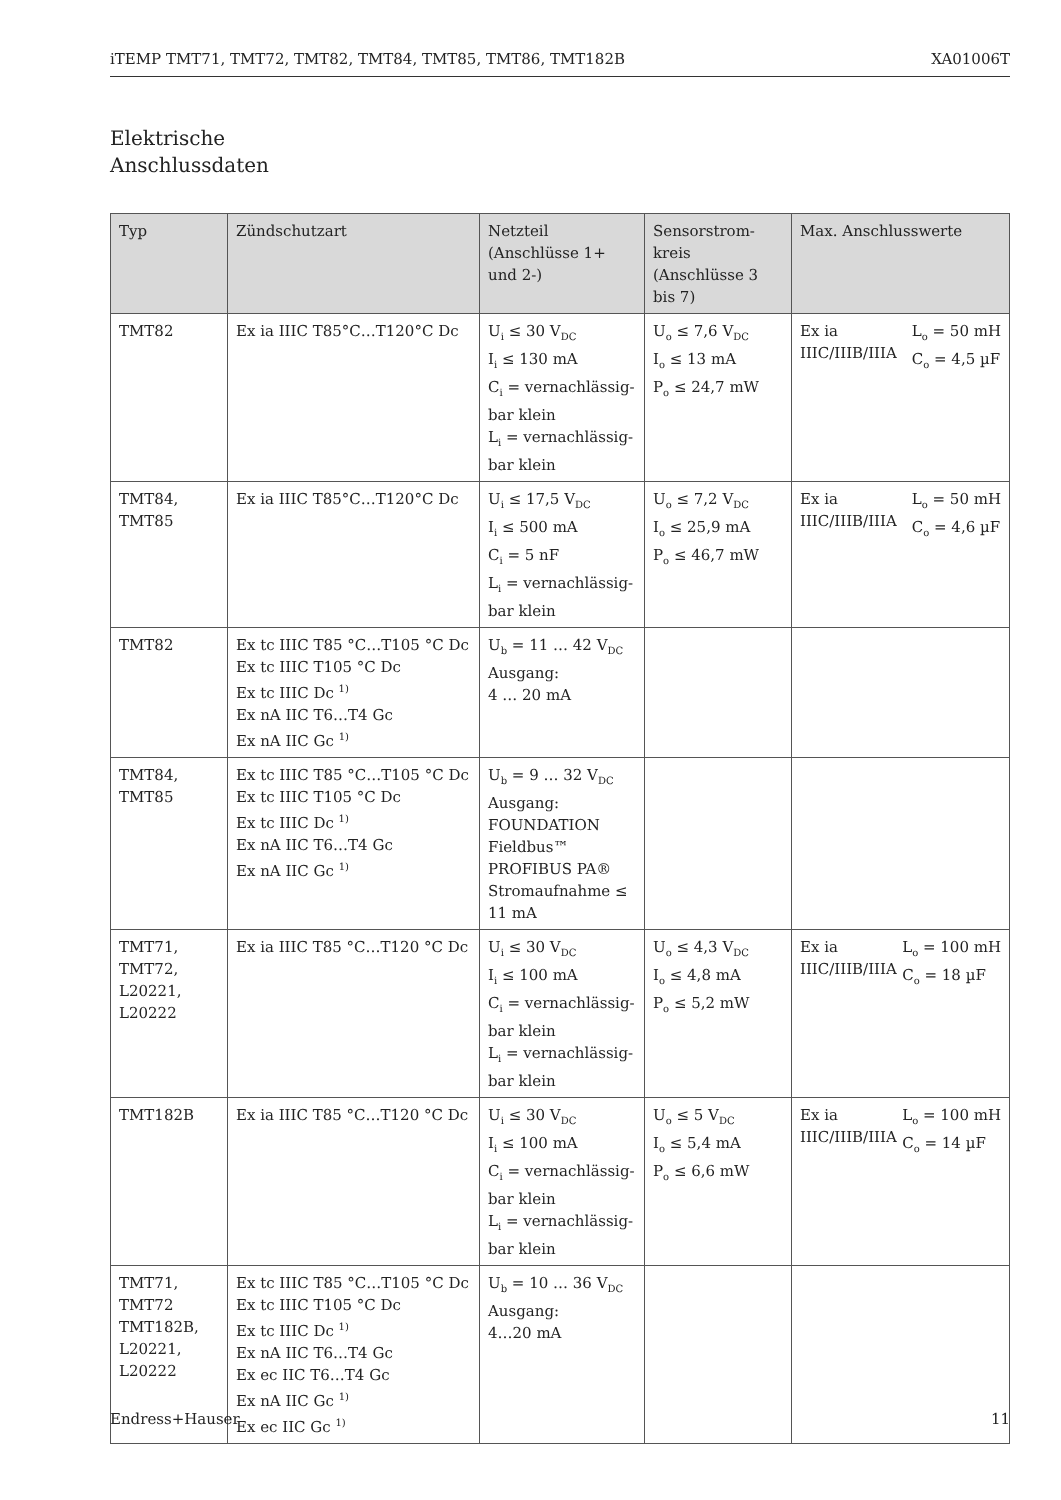iTEMP TMT71, TMT72, TMT82, TMT84, TMT85, TMT86, TMT182B XA01006T
Elektrische
Anschlussdaten
| Typ | Zündschutzart | Netzteil (Anschlüsse 1+ und 2-) | Sensorstrom-kreis (Anschlüsse 3 bis 7) | Max. Anschlusswerte |
| --- | --- | --- | --- | --- |
| TMT82 | Ex ia IIIC T85°C…T120°C Dc | U<sub>i</sub> ≤ 30 V<sub>DC</sub> I<sub>i</sub> ≤ 130 mA C<sub>i</sub> = vernachlässig-bar klein L<sub>i</sub> = vernachlässig-bar klein | U<sub>o</sub> ≤ 7,6 V<sub>DC</sub> I<sub>o</sub> ≤ 13 mA P<sub>o</sub> ≤ 24,7 mW | Ex ia IIIC/IIIB/IIIA L<sub>o</sub> = 50 mH C<sub>o</sub> = 4,5 µF |
| TMT84, TMT85 | Ex ia IIIC T85°C…T120°C Dc | U<sub>i</sub> ≤ 17,5 V<sub>DC</sub> I<sub>i</sub> ≤ 500 mA C<sub>i</sub> = 5 nF L<sub>i</sub> = vernachlässig-bar klein | U<sub>o</sub> ≤ 7,2 V<sub>DC</sub> I<sub>o</sub> ≤ 25,9 mA P<sub>o</sub> ≤ 46,7 mW | Ex ia IIIC/IIIB/IIIA L<sub>o</sub> = 50 mH C<sub>o</sub> = 4,6 µF |
| TMT82 | Ex tc IIIC T85 °C…T105 °C Dc Ex tc IIIC T105 °C Dc Ex tc IIIC Dc <sup>1)</sup> Ex nA IIC T6…T4 Gc Ex nA IIC Gc <sup>1)</sup> | U<sub>b</sub> = 11 … 42 V<sub>DC</sub> Ausgang: 4 … 20 mA | | |
| TMT84, TMT85 | Ex tc IIIC T85 °C…T105 °C Dc Ex tc IIIC T105 °C Dc Ex tc IIIC Dc <sup>1)</sup> Ex nA IIC T6…T4 Gc Ex nA IIC Gc <sup>1)</sup> | U<sub>b</sub> = 9 … 32 V<sub>DC</sub> Ausgang: FOUNDATION Fieldbus™ PROFIBUS PA® Stromaufnahme ≤ 11 mA | | |
| TMT71, TMT72, L20221, L20222 | Ex ia IIIC T85 °C…T120 °C Dc | U<sub>i</sub> ≤ 30 V<sub>DC</sub> I<sub>i</sub> ≤ 100 mA C<sub>i</sub> = vernachlässig-bar klein L<sub>i</sub> = vernachlässig-bar klein | U<sub>o</sub> ≤ 4,3 V<sub>DC</sub> I<sub>o</sub> ≤ 4,8 mA P<sub>o</sub> ≤ 5,2 mW | Ex ia IIIC/IIIB/IIIA L<sub>o</sub> = 100 mH C<sub>o</sub> = 18 µF |
| TMT182B | Ex ia IIIC T85 °C…T120 °C Dc | U<sub>i</sub> ≤ 30 V<sub>DC</sub> I<sub>i</sub> ≤ 100 mA C<sub>i</sub> = vernachlässig-bar klein L<sub>i</sub> = vernachlässig-bar klein | U<sub>o</sub> ≤ 5 V<sub>DC</sub> I<sub>o</sub> ≤ 5,4 mA P<sub>o</sub> ≤ 6,6 mW | Ex ia IIIC/IIIB/IIIA L<sub>o</sub> = 100 mH C<sub>o</sub> = 14 µF |
| TMT71, TMT72 TMT182B, L20221, L20222 | Ex tc IIIC T85 °C…T105 °C Dc Ex tc IIIC T105 °C Dc Ex tc IIIC Dc <sup>1)</sup> Ex nA IIC T6…T4 Gc Ex ec IIC T6…T4 Gc Ex nA IIC Gc <sup>1)</sup> Ex ec IIC Gc <sup>1)</sup> | U<sub>b</sub> = 10 … 36 V<sub>DC</sub> Ausgang: 4…20 mA | | |
Endress+Hauser 11